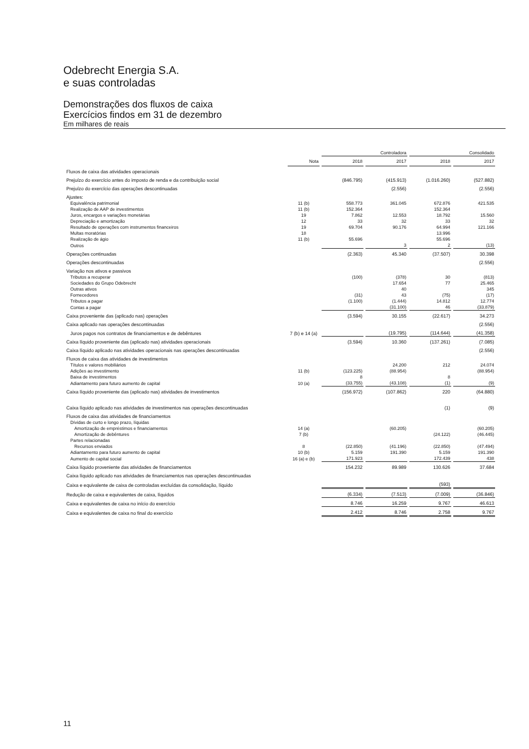Odebrecht Energia S.A.
e suas controladas
Demonstrações dos fluxos de caixa
Exercícios findos em 31 de dezembro
Em milhares de reais
| | | Controladora | | Consolidado | |
| --- | --- | --- | --- | --- | --- |
| | Nota | 2018 | 2017 | 2018 | 2017 |
| Fluxos de caixa das atividades operacionais | | | | | |
| Prejuízo do exercício antes do imposto de renda e da contribuição social | | (846.795) | (415.913) | (1.016.260) | (527.882) |
| Prejuízo do exercício das operações descontinuadas | | | (2.556) | | (2.556) |
| Ajustes: | | | | | |
| Equivalência patrimonial | 11 (b) | 558.773 | 361.045 | 672.876 | 421.535 |
| Realização de AAP de investimentos | 11 (b) | 152.364 | | 152.364 | |
| Juros, encargos e variações monetárias | 19 | 7.862 | 12.553 | 18.792 | 15.560 |
| Depreciação e amortização | 12 | 33 | 32 | 33 | 32 |
| Resultado de operações com instrumentos financeiros | 19 | 69.704 | 90.176 | 64.994 | 121.166 |
| Multas moratórias | 18 | | | 13.996 | |
| Realização de ágio | 11 (b) | 55.696 | | 55.696 | |
| Outros | | | 3 | 2 | (13) |
| Operações continuadas | | (2.363) | 45.340 | (37.507) | 30.398 |
| Operações descontinuadas | | | | | (2.556) |
| Variação nos ativos e passivos | | | | | |
| Tributos a recuperar | | (100) | (378) | 30 | (813) |
| Sociedades do Grupo Odebrecht | | | 17.654 | 77 | 25.465 |
| Outras ativos | | | 40 | | 345 |
| Fornecedores | | (31) | 43 | (75) | (17) |
| Tributos a pagar | | (1.100) | (1.444) | 14.812 | 12.774 |
| Contas a pagar | | | (31.100) | 46 | (33.879) |
| Caixa proveniente das (aplicado nas) operações | | (3.594) | 30.155 | (22.617) | 34.273 |
| Caixa aplicado nas operações descontinuadas | | | | | (2.556) |
| Juros pagos nos contratos de financiamentos e de debêntures | 7 (b) e 14 (a) | | (19.795) | (114.644) | (41.358) |
| Caixa líquido proveniente das (aplicado nas) atividades operacionais | | (3.594) | 10.360 | (137.261) | (7.085) |
| Caixa líquido aplicado nas atividades operacionais nas operações descontinuadas | | | | | (2.556) |
| Fluxos de caixa das atividades de investimentos | | | | | |
| Títulos e valores mobiliários | | | 24.200 | 212 | 24.074 |
| Adições ao investimento | 11 (b) | (123.225) | (88.954) | | (88.954) |
| Baixa de investimentos | | 8 | | 8 | |
| Adiantamento para futuro aumento de capital | 10 (a) | (33.755) | (43.108) | (1) | (9) |
| Caixa líquido proveniente das (aplicado nas) atividades de investimentos | | (156.972) | (107.862) | 220 | (64.880) |
| Caixa líquido aplicado nas atividades de investimentos nas operações descontinuadas | | | | (1) | (9) |
| Fluxos de caixa das atividades de financiamentos | | | | | |
| Dívidas de curto e longo prazo, líquidas | | | | | |
| Amortização de empréstimos e financiamentos | 14 (a) | | (60.205) | | (60.205) |
| Amortização de debêntures | 7 (b) | | | (24.122) | (46.445) |
| Partes relacionadas | | | | | |
| Recursos enviados | 8 | (22.850) | (41.196) | (22.850) | (47.494) |
| Adiantamento para futuro aumento de capital | 10 (b) | 5.159 | 191.390 | 5.159 | 191.390 |
| Aumento de capital social | 16 (a) e (b) | 171.923 | | 172.439 | 438 |
| Caixa líquido proveniente das atividades de financiamentos | | 154.232 | 89.989 | 130.626 | 37.684 |
| Caixa líquido aplicado nas atividades de financiamentos nas operações descontinuadas | | | | | |
| Caixa e equivalente de caixa de controladas excluídas da consolidação, líquido | | | | (593) | |
| Redução de caixa e equivalentes de caixa, líquidos | | (6.334) | (7.513) | (7.009) | (36.846) |
| Caixa e equivalentes de caixa no início do exercício | | 8.746 | 16.259 | 9.767 | 46.613 |
| Caixa e equivalentes de caixa no final do exercício | | 2.412 | 8.746 | 2.758 | 9.767 |
11